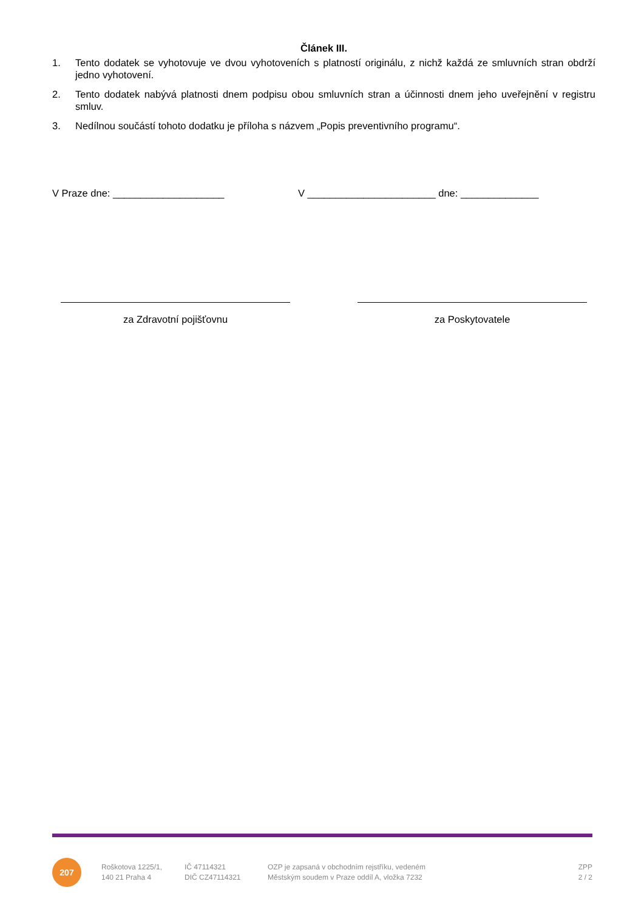Článek III.
1. Tento dodatek se vyhotovuje ve dvou vyhotoveních s platností originálu, z nichž každá ze smluvních stran obdrží jedno vyhotovení.
2. Tento dodatek nabývá platnosti dnem podpisu obou smluvních stran a účinnosti dnem jeho uveřejnění v registru smluv.
3. Nedílnou součástí tohoto dodatku je příloha s názvem „Popis preventivního programu“.
V Praze dne: ____________________ V _______________________ dne: ______________
za Zdravotní pojišťovnu za Poskytovatele
207
Roškotova 1225/1,
140 21 Praha 4
IČ 47114321
DIČ CZ47114321
OZP je zapsaná v obchodním rejstříku, vedeném
Městským soudem v Praze oddíl A, vložka 7232
ZPP
2 / 2